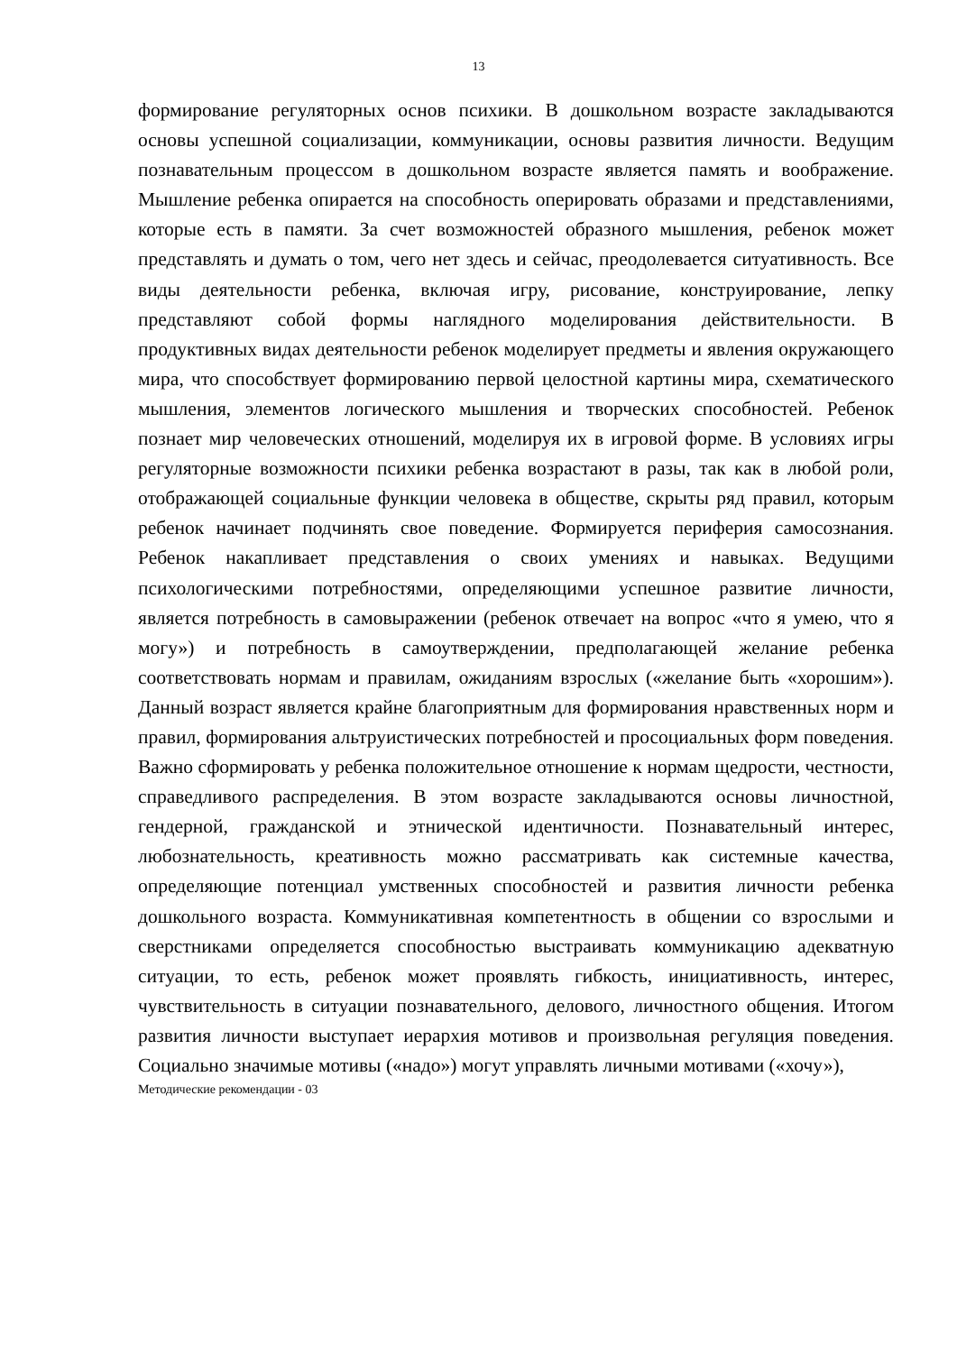13
формирование регуляторных основ психики. В дошкольном возрасте закладываются основы успешной социализации, коммуникации, основы развития личности. Ведущим познавательным процессом в дошкольном возрасте является память и воображение. Мышление ребенка опирается на способность оперировать образами и представлениями, которые есть в памяти. За счет возможностей образного мышления, ребенок может представлять и думать о том, чего нет здесь и сейчас, преодолевается ситуативность. Все виды деятельности ребенка, включая игру, рисование, конструирование, лепку представляют собой формы наглядного моделирования действительности. В продуктивных видах деятельности ребенок моделирует предметы и явления окружающего мира, что способствует формированию первой целостной картины мира, схематического мышления, элементов логического мышления и творческих способностей. Ребенок познает мир человеческих отношений, моделируя их в игровой форме. В условиях игры регуляторные возможности психики ребенка возрастают в разы, так как в любой роли, отображающей социальные функции человека в обществе, скрыты ряд правил, которым ребенок начинает подчинять свое поведение. Формируется периферия самосознания. Ребенок накапливает представления о своих умениях и навыках. Ведущими психологическими потребностями, определяющими успешное развитие личности, является потребность в самовыражении (ребенок отвечает на вопрос «что я умею, что я могу») и потребность в самоутверждении, предполагающей желание ребенка соответствовать нормам и правилам, ожиданиям взрослых («желание быть «хорошим»). Данный возраст является крайне благоприятным для формирования нравственных норм и правил, формирования альтруистических потребностей и просоциальных форм поведения. Важно сформировать у ребенка положительное отношение к нормам щедрости, честности, справедливого распределения. В этом возрасте закладываются основы личностной, гендерной, гражданской и этнической идентичности. Познавательный интерес, любознательность, креативность можно рассматривать как системные качества, определяющие потенциал умственных способностей и развития личности ребенка дошкольного возраста. Коммуникативная компетентность в общении со взрослыми и сверстниками определяется способностью выстраивать коммуникацию адекватную ситуации, то есть, ребенок может проявлять гибкость, инициативность, интерес, чувствительность в ситуации познавательного, делового, личностного общения. Итогом развития личности выступает иерархия мотивов и произвольная регуляция поведения. Социально значимые мотивы («надо») могут управлять личными мотивами («хочу»),
Методические рекомендации - 03